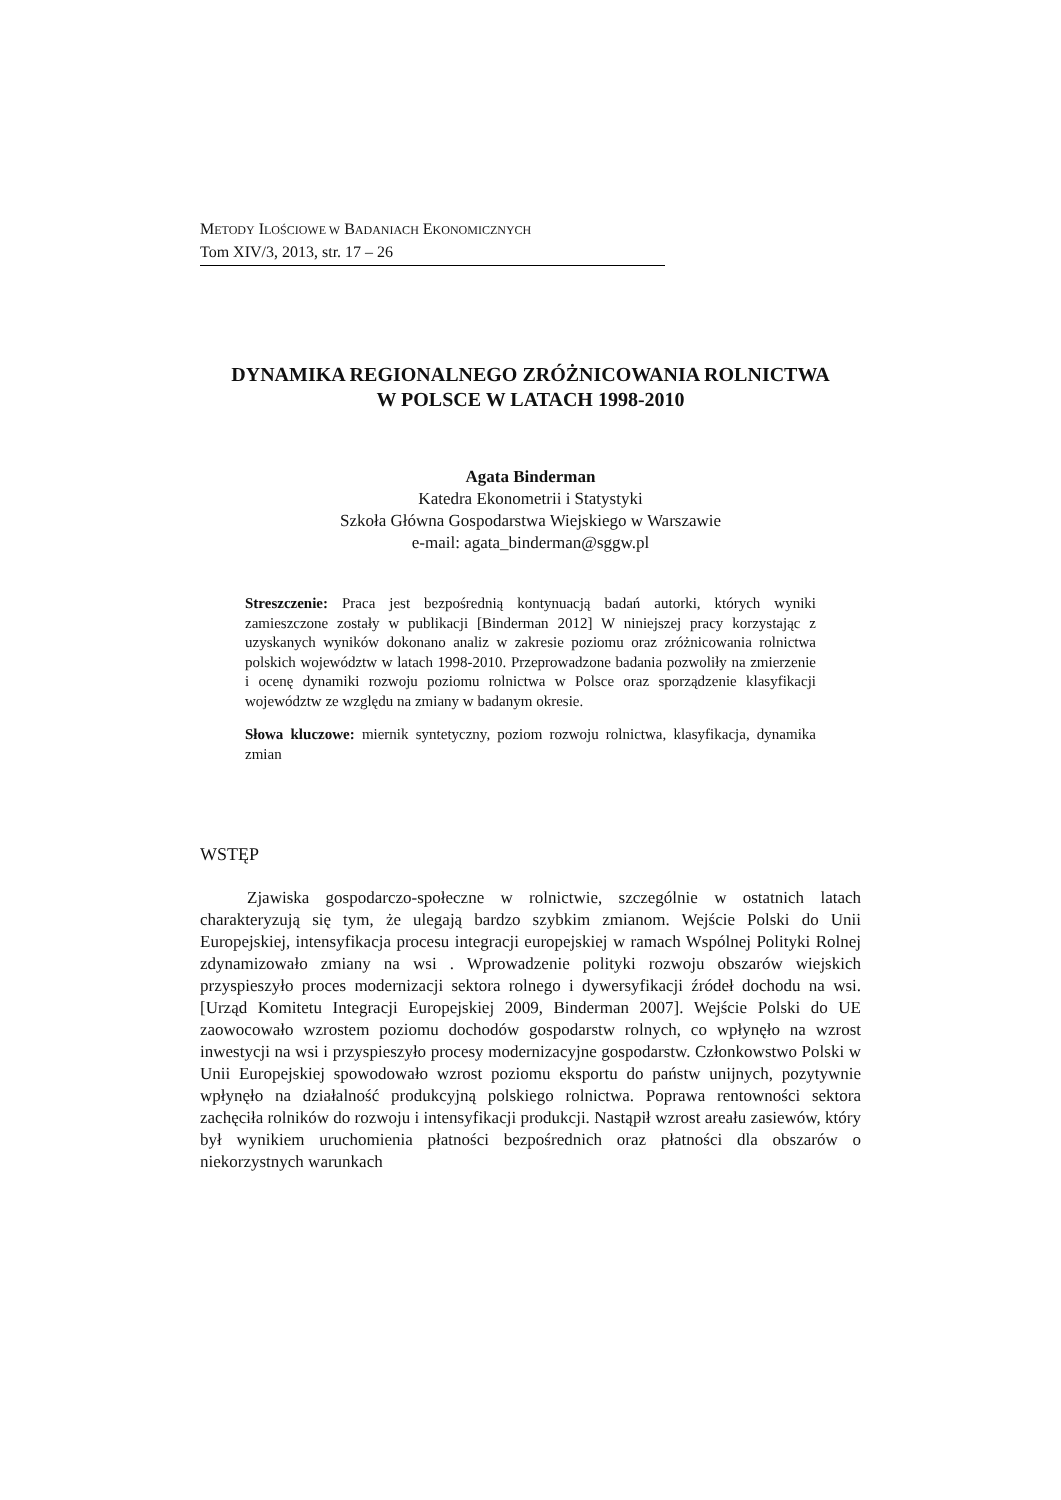METODY ILOŚCIOWE W BADANIACH EKONOMICZNYCH
Tom XIV/3, 2013, str. 17 – 26
DYNAMIKA REGIONALNEGO ZRÓŻNICOWANIA ROLNICTWA
W POLSCE W LATACH 1998-2010
Agata Binderman
Katedra Ekonometrii i Statystyki
Szkoła Główna Gospodarstwa Wiejskiego w Warszawie
e-mail: agata_binderman@sggw.pl
Streszczenie: Praca jest bezpośrednią kontynuacją badań autorki, których wyniki zamieszczone zostały w publikacji [Binderman 2012] W niniejszej pracy korzystając z uzyskanych wyników dokonano analiz w zakresie poziomu oraz zróżnicowania rolnictwa polskich województw w latach 1998-2010. Przeprowadzone badania pozwoliły na zmierzenie i ocenę dynamiki rozwoju poziomu rolnictwa w Polsce oraz sporządzenie klasyfikacji województw ze względu na zmiany w badanym okresie.
Słowa kluczowe: miernik syntetyczny, poziom rozwoju rolnictwa, klasyfikacja, dynamika zmian
WSTĘP
Zjawiska gospodarczo-społeczne w rolnictwie, szczególnie w ostatnich latach charakteryzują się tym, że ulegają bardzo szybkim zmianom. Wejście Polski do Unii Europejskiej, intensyfikacja procesu integracji europejskiej w ramach Wspólnej Polityki Rolnej zdynamizowało zmiany na wsi . Wprowadzenie polityki rozwoju obszarów wiejskich przyspieszyło proces modernizacji sektora rolnego i dywersyfikacji źródeł dochodu na wsi. [Urząd Komitetu Integracji Europejskiej 2009, Binderman 2007]. Wejście Polski do UE zaowocowało wzrostem poziomu dochodów gospodarstw rolnych, co wpłynęło na wzrost inwestycji na wsi i przyspieszyło procesy modernizacyjne gospodarstw. Członkowstwo Polski w Unii Europejskiej spowodowało wzrost poziomu eksportu do państw unijnych, pozytywnie wpłynęło na działalność produkcyjną polskiego rolnictwa. Poprawa rentowności sektora zachęciła rolników do rozwoju i intensyfikacji produkcji. Nastąpił wzrost areału zasiewów, który był wynikiem uruchomienia płatności bezpośrednich oraz płatności dla obszarów o niekorzystnych warunkach